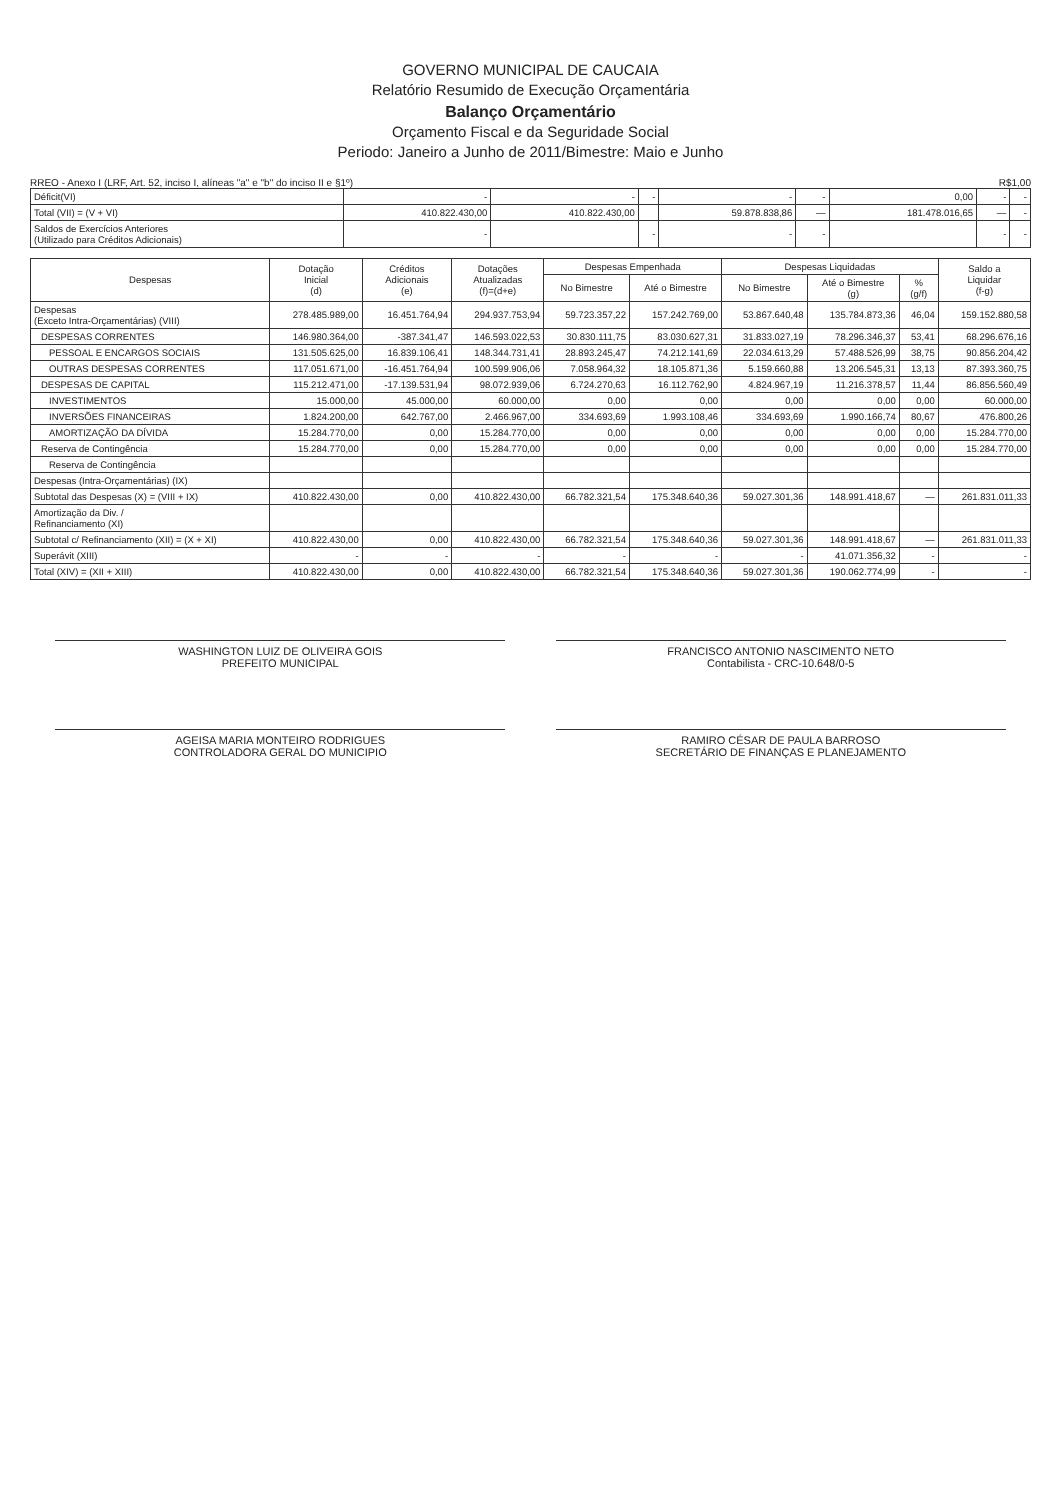GOVERNO MUNICIPAL DE CAUCAIA
Relatório Resumido de Execução Orçamentária
Balanço Orçamentário
Orçamento Fiscal e da Seguridade Social
Periodo: Janeiro a Junho de 2011/Bimestre: Maio e Junho
RREO - Anexo I (LRF, Art. 52, inciso I, alíneas "a" e "b" do inciso II e §1º) R$1,00
| Déficit(VI) | - | - | - | - | - | 0,00 | - | - |
| Total (VII) = (V + VI) | 410.822.430,00 | 410.822.430,00 | | 59.878.838,86 | — | 181.478.016,65 | — | - |
| Saldos de Exercícios Anteriores (Utilizado para Créditos Adicionais) | - | | - | - | - | | - | - |
| Despesas | Dotação Inicial (d) | Créditos Adicionais (e) | Dotações Atualizadas (f)=(d+e) | Despesas Empenhada | | Despesas Liquidadas | | | Saldo a Liquidar (f-g) |
| --- | --- | --- | --- | --- | --- | --- | --- | --- | --- |
| | | | | No Bimestre | Até o Bimestre | No Bimestre | Até o Bimestre (g) | % (g/f) | |
| Despesas (Exceto Intra-Orçamentárias) (VIII) | 278.485.989,00 | 16.451.764,94 | 294.937.753,94 | 59.723.357,22 | 157.242.769,00 | 53.867.640,48 | 135.784.873,36 | 46,04 | 159.152.880,58 |
| DESPESAS CORRENTES | 146.980.364,00 | -387.341,47 | 146.593.022,53 | 30.830.111,75 | 83.030.627,31 | 31.833.027,19 | 78.296.346,37 | 53,41 | 68.296.676,16 |
| PESSOAL E ENCARGOS SOCIAIS | 131.505.625,00 | 16.839.106,41 | 148.344.731,41 | 28.893.245,47 | 74.212.141,69 | 22.034.613,29 | 57.488.526,99 | 38,75 | 90.856.204,42 |
| OUTRAS DESPESAS CORRENTES | 117.051.671,00 | -16.451.764,94 | 100.599.906,06 | 7.058.964,32 | 18.105.871,36 | 5.159.660,88 | 13.206.545,31 | 13,13 | 87.393.360,75 |
| DESPESAS DE CAPITAL | 115.212.471,00 | -17.139.531,94 | 98.072.939,06 | 6.724.270,63 | 16.112.762,90 | 4.824.967,19 | 11.216.378,57 | 11,44 | 86.856.560,49 |
| INVESTIMENTOS | 15.000,00 | 45.000,00 | 60.000,00 | 0,00 | 0,00 | 0,00 | 0,00 | 0,00 | 60.000,00 |
| INVERSÕES FINANCEIRAS | 1.824.200,00 | 642.767,00 | 2.466.967,00 | 334.693,69 | 1.993.108,46 | 334.693,69 | 1.990.166,74 | 80,67 | 476.800,26 |
| AMORTIZAÇÃO DA DÍVIDA | 15.284.770,00 | 0,00 | 15.284.770,00 | 0,00 | 0,00 | 0,00 | 0,00 | 0,00 | 15.284.770,00 |
| Reserva de Contingência | 15.284.770,00 | 0,00 | 15.284.770,00 | 0,00 | 0,00 | 0,00 | 0,00 | 0,00 | 15.284.770,00 |
| Reserva de Contingência | | | | | | | | | |
| Despesas (Intra-Orçamentárias) (IX) | | | | | | | | | |
| Subtotal das Despesas (X) = (VIII + IX) | 410.822.430,00 | 0,00 | 410.822.430,00 | 66.782.321,54 | 175.348.640,36 | 59.027.301,36 | 148.991.418,67 | — | 261.831.011,33 |
| Amortização da Div. / Refinanciamento (XI) | | | | | | | | | |
| Subtotal c/ Refinanciamento (XII) = (X + XI) | 410.822.430,00 | 0,00 | 410.822.430,00 | 66.782.321,54 | 175.348.640,36 | 59.027.301,36 | 148.991.418,67 | — | 261.831.011,33 |
| Superávit (XIII) | - | - | - | - | - | - | 41.071.356,32 | - | - |
| Total (XIV) = (XII + XIII) | 410.822.430,00 | 0,00 | 410.822.430,00 | 66.782.321,54 | 175.348.640,36 | 59.027.301,36 | 190.062.774,99 | - | - |
WASHINGTON LUIZ DE OLIVEIRA GOIS
PREFEITO MUNICIPAL
FRANCISCO ANTONIO NASCIMENTO NETO
Contabilista - CRC-10.648/0-5
AGEISA MARIA MONTEIRO RODRIGUES
CONTROLADORA GERAL DO MUNICIPIO
RAMIRO CÉSAR DE PAULA BARROSO
SECRETÁRIO DE FINANÇAS E PLANEJAMENTO